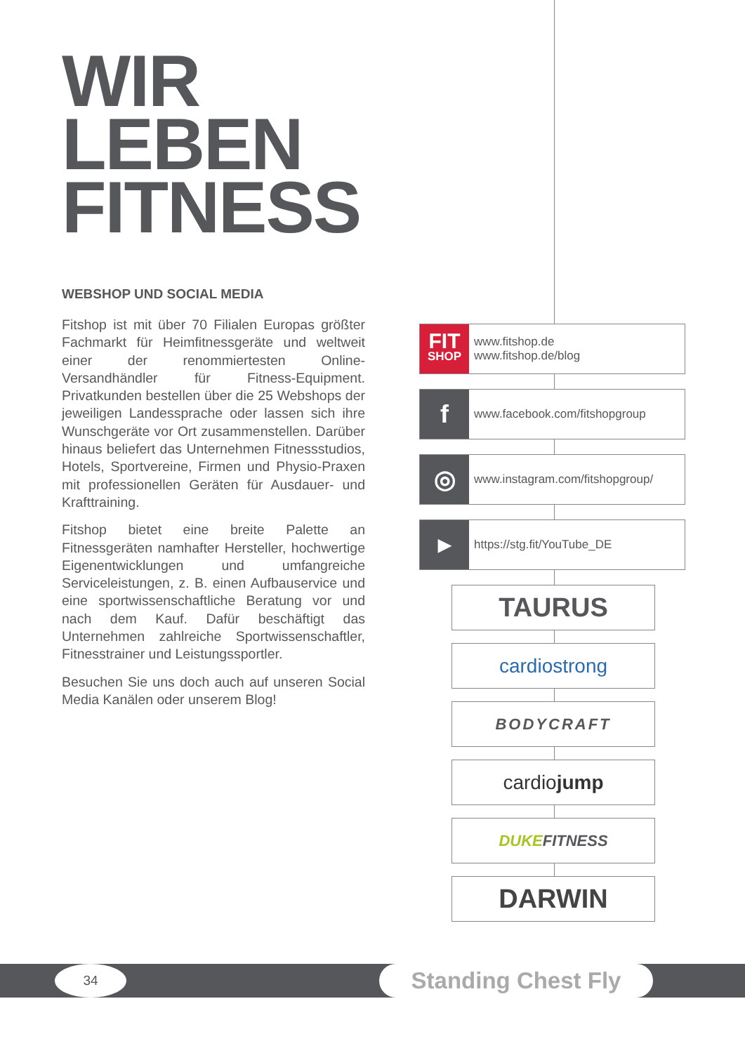WIR
LEBEN
FITNESS
WEBSHOP UND SOCIAL MEDIA
Fitshop ist mit über 70 Filialen Europas größter Fachmarkt für Heimfitnessgeräte und weltweit einer der renommiertesten Online-Versandhändler für Fitness-Equipment. Privatkunden bestellen über die 25 Webshops der jeweiligen Landessprache oder lassen sich ihre Wunschgeräte vor Ort zusammenstellen. Darüber hinaus beliefert das Unternehmen Fitnessstudios, Hotels, Sportvereine, Firmen und Physio-Praxen mit professionellen Geräten für Ausdauer- und Krafttraining.
Fitshop bietet eine breite Palette an Fitnessgeräten namhafter Hersteller, hochwertige Eigenentwicklungen und umfangreiche Serviceleistungen, z. B. einen Aufbauservice und eine sportwissenschaftliche Beratung vor und nach dem Kauf. Dafür beschäftigt das Unternehmen zahlreiche Sportwissenschaftler, Fitnesstrainer und Leistungssportler.
Besuchen Sie uns doch auch auf unseren Social Media Kanälen oder unserem Blog!
FIT
SHOP
www.fitshop.de
www.fitshop.de/blog
f
www.facebook.com/fitshopgroup
◎
www.instagram.com/fitshopgroup/
▶
https://stg.fit/YouTube_DE
TAURUS
cardiostrong
BODYCRAFT
cardio jump
DUKE FITNESS
DARWIN
34 Standing Chest Fly